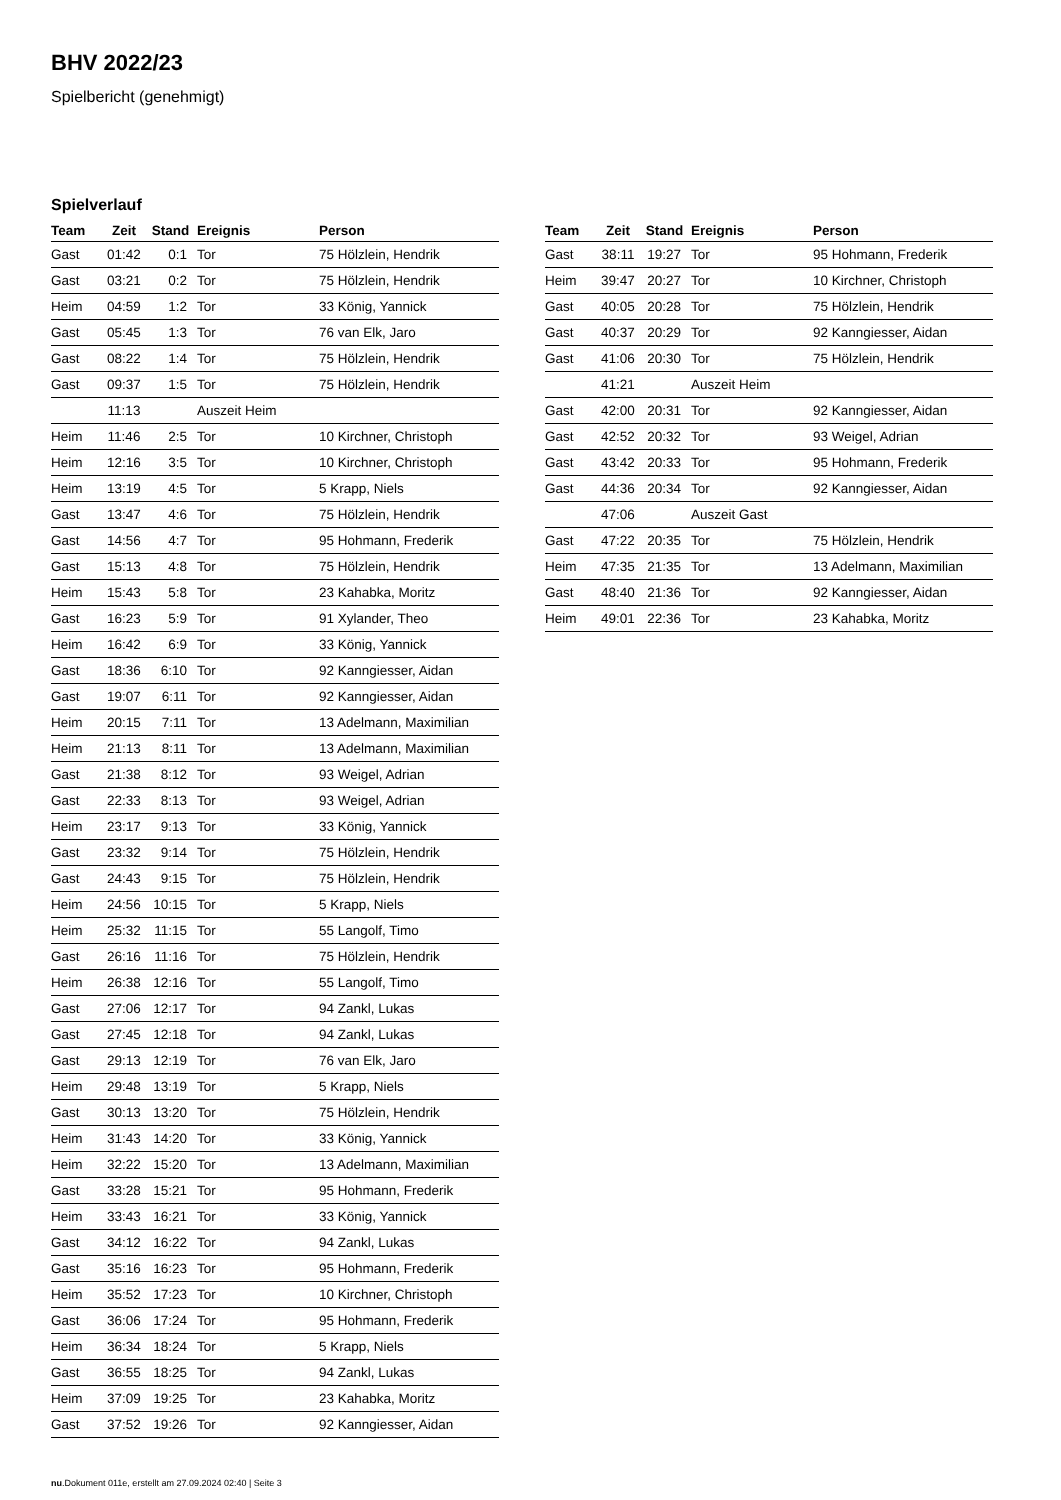BHV 2022/23
Spielbericht (genehmigt)
Spielverlauf
| Team | Zeit | Stand | Ereignis | Person |
| --- | --- | --- | --- | --- |
| Gast | 01:42 | 0:1 | Tor | 75 Hölzlein, Hendrik |
| Gast | 03:21 | 0:2 | Tor | 75 Hölzlein, Hendrik |
| Heim | 04:59 | 1:2 | Tor | 33 König, Yannick |
| Gast | 05:45 | 1:3 | Tor | 76 van Elk, Jaro |
| Gast | 08:22 | 1:4 | Tor | 75 Hölzlein, Hendrik |
| Gast | 09:37 | 1:5 | Tor | 75 Hölzlein, Hendrik |
| | 11:13 | | Auszeit Heim | |
| Heim | 11:46 | 2:5 | Tor | 10 Kirchner, Christoph |
| Heim | 12:16 | 3:5 | Tor | 10 Kirchner, Christoph |
| Heim | 13:19 | 4:5 | Tor | 5 Krapp, Niels |
| Gast | 13:47 | 4:6 | Tor | 75 Hölzlein, Hendrik |
| Gast | 14:56 | 4:7 | Tor | 95 Hohmann, Frederik |
| Gast | 15:13 | 4:8 | Tor | 75 Hölzlein, Hendrik |
| Heim | 15:43 | 5:8 | Tor | 23 Kahabka, Moritz |
| Gast | 16:23 | 5:9 | Tor | 91 Xylander, Theo |
| Heim | 16:42 | 6:9 | Tor | 33 König, Yannick |
| Gast | 18:36 | 6:10 | Tor | 92 Kanngiesser, Aidan |
| Gast | 19:07 | 6:11 | Tor | 92 Kanngiesser, Aidan |
| Heim | 20:15 | 7:11 | Tor | 13 Adelmann, Maximilian |
| Heim | 21:13 | 8:11 | Tor | 13 Adelmann, Maximilian |
| Gast | 21:38 | 8:12 | Tor | 93 Weigel, Adrian |
| Gast | 22:33 | 8:13 | Tor | 93 Weigel, Adrian |
| Heim | 23:17 | 9:13 | Tor | 33 König, Yannick |
| Gast | 23:32 | 9:14 | Tor | 75 Hölzlein, Hendrik |
| Gast | 24:43 | 9:15 | Tor | 75 Hölzlein, Hendrik |
| Heim | 24:56 | 10:15 | Tor | 5 Krapp, Niels |
| Heim | 25:32 | 11:15 | Tor | 55 Langolf, Timo |
| Gast | 26:16 | 11:16 | Tor | 75 Hölzlein, Hendrik |
| Heim | 26:38 | 12:16 | Tor | 55 Langolf, Timo |
| Gast | 27:06 | 12:17 | Tor | 94 Zankl, Lukas |
| Gast | 27:45 | 12:18 | Tor | 94 Zankl, Lukas |
| Gast | 29:13 | 12:19 | Tor | 76 van Elk, Jaro |
| Heim | 29:48 | 13:19 | Tor | 5 Krapp, Niels |
| Gast | 30:13 | 13:20 | Tor | 75 Hölzlein, Hendrik |
| Heim | 31:43 | 14:20 | Tor | 33 König, Yannick |
| Heim | 32:22 | 15:20 | Tor | 13 Adelmann, Maximilian |
| Gast | 33:28 | 15:21 | Tor | 95 Hohmann, Frederik |
| Heim | 33:43 | 16:21 | Tor | 33 König, Yannick |
| Gast | 34:12 | 16:22 | Tor | 94 Zankl, Lukas |
| Gast | 35:16 | 16:23 | Tor | 95 Hohmann, Frederik |
| Heim | 35:52 | 17:23 | Tor | 10 Kirchner, Christoph |
| Gast | 36:06 | 17:24 | Tor | 95 Hohmann, Frederik |
| Heim | 36:34 | 18:24 | Tor | 5 Krapp, Niels |
| Gast | 36:55 | 18:25 | Tor | 94 Zankl, Lukas |
| Heim | 37:09 | 19:25 | Tor | 23 Kahabka, Moritz |
| Gast | 37:52 | 19:26 | Tor | 92 Kanngiesser, Aidan |
| Team | Zeit | Stand | Ereignis | Person |
| --- | --- | --- | --- | --- |
| Gast | 38:11 | 19:27 | Tor | 95 Hohmann, Frederik |
| Heim | 39:47 | 20:27 | Tor | 10 Kirchner, Christoph |
| Gast | 40:05 | 20:28 | Tor | 75 Hölzlein, Hendrik |
| Gast | 40:37 | 20:29 | Tor | 92 Kanngiesser, Aidan |
| Gast | 41:06 | 20:30 | Tor | 75 Hölzlein, Hendrik |
| | 41:21 | | Auszeit Heim | |
| Gast | 42:00 | 20:31 | Tor | 92 Kanngiesser, Aidan |
| Gast | 42:52 | 20:32 | Tor | 93 Weigel, Adrian |
| Gast | 43:42 | 20:33 | Tor | 95 Hohmann, Frederik |
| Gast | 44:36 | 20:34 | Tor | 92 Kanngiesser, Aidan |
| | 47:06 | | Auszeit Gast | |
| Gast | 47:22 | 20:35 | Tor | 75 Hölzlein, Hendrik |
| Heim | 47:35 | 21:35 | Tor | 13 Adelmann, Maximilian |
| Gast | 48:40 | 21:36 | Tor | 92 Kanngiesser, Aidan |
| Heim | 49:01 | 22:36 | Tor | 23 Kahabka, Moritz |
nu.Dokument 011e, erstellt am 27.09.2024 02:40 | Seite 3